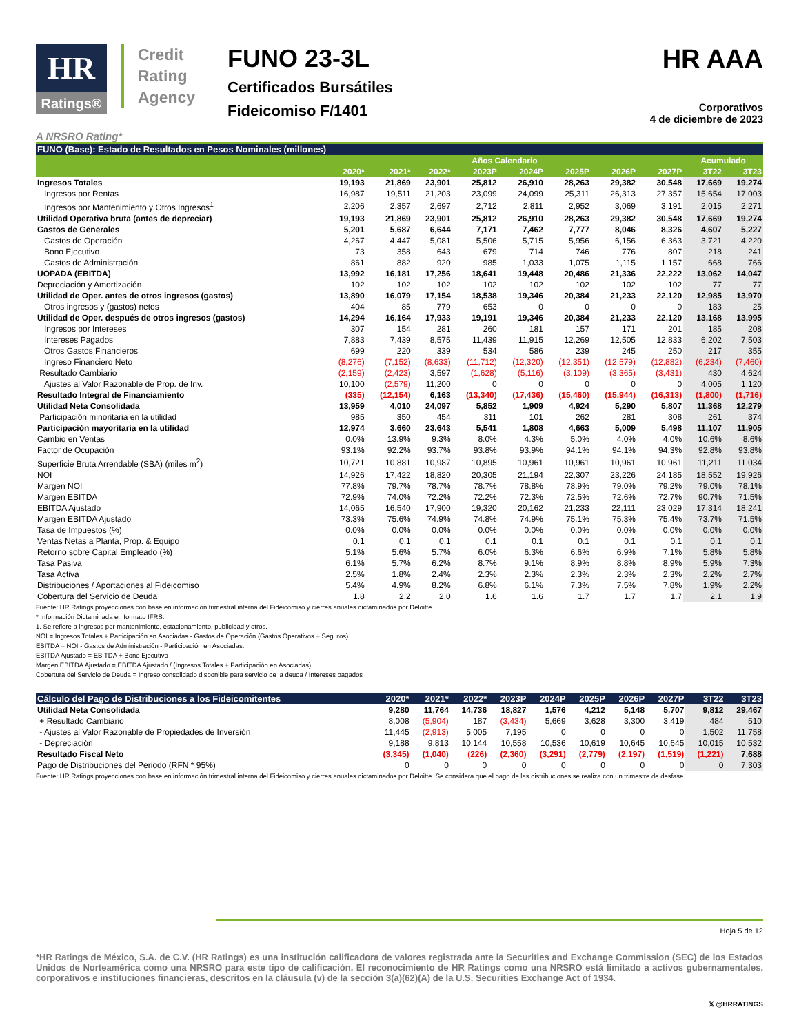HR
Ratings®
Credit Rating Agency
FUNO 23-3L
Certificados Bursátiles
Fideicomiso F/1401
HR AAA
Corporativos
4 de diciembre de 2023
A NRSRO Rating*
| FUNO (Base): Estado de Resultados en Pesos Nominales (millones) | | | | | | | | | | |
| | Años Calendario | | | | | | | | Acumulado | |
| | 2020* | 2021* | 2022* | 2023P | 2024P | 2025P | 2026P | 2027P | 3T22 | 3T23 |
| Ingresos Totales | 19,193 | 21,869 | 23,901 | 25,812 | 26,910 | 28,263 | 29,382 | 30,548 | 17,669 | 19,274 |
| Ingresos por Rentas | 16,987 | 19,511 | 21,203 | 23,099 | 24,099 | 25,311 | 26,313 | 27,357 | 15,654 | 17,003 |
| Ingresos por Mantenimiento y Otros Ingresos<sup>1</sup> | 2,206 | 2,357 | 2,697 | 2,712 | 2,811 | 2,952 | 3,069 | 3,191 | 2,015 | 2,271 |
| Utilidad Operativa bruta (antes de depreciar) | 19,193 | 21,869 | 23,901 | 25,812 | 26,910 | 28,263 | 29,382 | 30,548 | 17,669 | 19,274 |
| Gastos de Generales | 5,201 | 5,687 | 6,644 | 7,171 | 7,462 | 7,777 | 8,046 | 8,326 | 4,607 | 5,227 |
| Gastos de Operación | 4,267 | 4,447 | 5,081 | 5,506 | 5,715 | 5,956 | 6,156 | 6,363 | 3,721 | 4,220 |
| Bono Ejecutivo | 73 | 358 | 643 | 679 | 714 | 746 | 776 | 807 | 218 | 241 |
| Gastos de Administración | 861 | 882 | 920 | 985 | 1,033 | 1,075 | 1,115 | 1,157 | 668 | 766 |
| UOPADA (EBITDA) | 13,992 | 16,181 | 17,256 | 18,641 | 19,448 | 20,486 | 21,336 | 22,222 | 13,062 | 14,047 |
| Depreciación y Amortización | 102 | 102 | 102 | 102 | 102 | 102 | 102 | 102 | 77 | 77 |
| Utilidad de Oper. antes de otros ingresos (gastos) | 13,890 | 16,079 | 17,154 | 18,538 | 19,346 | 20,384 | 21,233 | 22,120 | 12,985 | 13,970 |
| Otros ingresos y (gastos) netos | 404 | 85 | 779 | 653 | 0 | 0 | 0 | 0 | 183 | 25 |
| Utilidad de Oper. después de otros ingresos (gastos) | 14,294 | 16,164 | 17,933 | 19,191 | 19,346 | 20,384 | 21,233 | 22,120 | 13,168 | 13,995 |
| Ingresos por Intereses | 307 | 154 | 281 | 260 | 181 | 157 | 171 | 201 | 185 | 208 |
| Intereses Pagados | 7,883 | 7,439 | 8,575 | 11,439 | 11,915 | 12,269 | 12,505 | 12,833 | 6,202 | 7,503 |
| Otros Gastos Financieros | 699 | 220 | 339 | 534 | 586 | 239 | 245 | 250 | 217 | 355 |
| Ingreso Financiero Neto | (8,276) | (7,152) | (8,633) | (11,712) | (12,320) | (12,351) | (12,579) | (12,882) | (6,234) | (7,460) |
| Resultado Cambiario | (2,159) | (2,423) | 3,597 | (1,628) | (5,116) | (3,109) | (3,365) | (3,431) | 430 | 4,624 |
| Ajustes al Valor Razonable de Prop. de Inv. | 10,100 | (2,579) | 11,200 | 0 | 0 | 0 | 0 | 0 | 4,005 | 1,120 |
| Resultado Integral de Financiamiento | (335) | (12,154) | 6,163 | (13,340) | (17,436) | (15,460) | (15,944) | (16,313) | (1,800) | (1,716) |
| Utilidad Neta Consolidada | 13,959 | 4,010 | 24,097 | 5,852 | 1,909 | 4,924 | 5,290 | 5,807 | 11,368 | 12,279 |
| Participación minoritaria en la utilidad | 985 | 350 | 454 | 311 | 101 | 262 | 281 | 308 | 261 | 374 |
| Participación mayoritaria en la utilidad | 12,974 | 3,660 | 23,643 | 5,541 | 1,808 | 4,663 | 5,009 | 5,498 | 11,107 | 11,905 |
| Cambio en Ventas | 0.0% | 13.9% | 9.3% | 8.0% | 4.3% | 5.0% | 4.0% | 4.0% | 10.6% | 8.6% |
| Factor de Ocupación | 93.1% | 92.2% | 93.7% | 93.8% | 93.9% | 94.1% | 94.1% | 94.3% | 92.8% | 93.8% |
| Superficie Bruta Arrendable (SBA) (miles m<sup>2</sup>) | 10,721 | 10,881 | 10,987 | 10,895 | 10,961 | 10,961 | 10,961 | 10,961 | 11,211 | 11,034 |
| NOI | 14,926 | 17,422 | 18,820 | 20,305 | 21,194 | 22,307 | 23,226 | 24,185 | 18,552 | 19,926 |
| Margen NOI | 77.8% | 79.7% | 78.7% | 78.7% | 78.8% | 78.9% | 79.0% | 79.2% | 79.0% | 78.1% |
| Margen EBITDA | 72.9% | 74.0% | 72.2% | 72.2% | 72.3% | 72.5% | 72.6% | 72.7% | 90.7% | 71.5% |
| EBITDA Ajustado | 14,065 | 16,540 | 17,900 | 19,320 | 20,162 | 21,233 | 22,111 | 23,029 | 17,314 | 18,241 |
| Margen EBITDA Ajustado | 73.3% | 75.6% | 74.9% | 74.8% | 74.9% | 75.1% | 75.3% | 75.4% | 73.7% | 71.5% |
| Tasa de Impuestos (%) | 0.0% | 0.0% | 0.0% | 0.0% | 0.0% | 0.0% | 0.0% | 0.0% | 0.0% | 0.0% |
| Ventas Netas a Planta, Prop. & Equipo | 0.1 | 0.1 | 0.1 | 0.1 | 0.1 | 0.1 | 0.1 | 0.1 | 0.1 | 0.1 |
| Retorno sobre Capital Empleado (%) | 5.1% | 5.6% | 5.7% | 6.0% | 6.3% | 6.6% | 6.9% | 7.1% | 5.8% | 5.8% |
| Tasa Pasiva | 6.1% | 5.7% | 6.2% | 8.7% | 9.1% | 8.9% | 8.8% | 8.9% | 5.9% | 7.3% |
| Tasa Activa | 2.5% | 1.8% | 2.4% | 2.3% | 2.3% | 2.3% | 2.3% | 2.3% | 2.2% | 2.7% |
| Distribuciones / Aportaciones al Fideicomiso | 5.4% | 4.9% | 8.2% | 6.8% | 6.1% | 7.3% | 7.5% | 7.8% | 1.9% | 2.2% |
| Cobertura del Servicio de Deuda | 1.8 | 2.2 | 2.0 | 1.6 | 1.6 | 1.7 | 1.7 | 1.7 | 2.1 | 1.9 |
Fuente: HR Ratings proyecciones con base en información trimestral interna del Fideicomiso y cierres anuales dictaminados por Deloitte.
* Información Dictaminada en formato IFRS.
1. Se refiere a ingresos por mantenimiento, estacionamiento, publicidad y otros.
NOI = Ingresos Totales + Participación en Asociadas - Gastos de Operación (Gastos Operativos + Seguros).
EBITDA = NOI - Gastos de Administración - Participación en Asociadas.
EBITDA Ajustado = EBITDA + Bono Ejecutivo
Margen EBITDA Ajustado = EBITDA Ajustado / (Ingresos Totales + Participación en Asociadas).
Cobertura del Servicio de Deuda = Ingreso consolidado disponible para servicio de la deuda / Intereses pagados
| Cálculo del Pago de Distribuciones a los Fideicomitentes | 2020* | 2021* | 2022* | 2023P | 2024P | 2025P | 2026P | 2027P | 3T22 | 3T23 |
| --- | --- | --- | --- | --- | --- | --- | --- | --- | --- | --- |
| Utilidad Neta Consolidada | 9,280 | 11,764 | 14,736 | 18,827 | 1,576 | 4,212 | 5,148 | 5,707 | 9,812 | 29,467 |
| + Resultado Cambiario | 8,008 | (5,904) | 187 | (3,434) | 5,669 | 3,628 | 3,300 | 3,419 | 484 | 510 |
| - Ajustes al Valor Razonable de Propiedades de Inversión | 11,445 | (2,913) | 5,005 | 7,195 | 0 | 0 | 0 | 0 | 1,502 | 11,758 |
| - Depreciación | 9,188 | 9,813 | 10,144 | 10,558 | 10,536 | 10,619 | 10,645 | 10,645 | 10,015 | 10,532 |
| Resultado Fiscal Neto | (3,345) | (1,040) | (226) | (2,360) | (3,291) | (2,779) | (2,197) | (1,519) | (1,221) | 7,688 |
| Pago de Distribuciones del Periodo (RFN * 95%) | 0 | 0 | 0 | 0 | 0 | 0 | 0 | 0 | 0 | 7,303 |
Fuente: HR Ratings proyecciones con base en información trimestral interna del Fideicomiso y cierres anuales dictaminados por Deloitte. Se considera que el pago de las distribuciones se realiza con un trimestre de desfase.
Hoja 5 de 12
*HR Ratings de México, S.A. de C.V. (HR Ratings) es una institución calificadora de valores registrada ante la Securities and Exchange Commission (SEC) de los Estados Unidos de Norteamérica como una NRSRO para este tipo de calificación. El reconocimiento de HR Ratings como una NRSRO está limitado a activos gubernamentales, corporativos e instituciones financieras, descritos en la cláusula (v) de la sección 3(a)(62)(A) de la U.S. Securities Exchange Act of 1934.
𝕏 @HRRATINGS